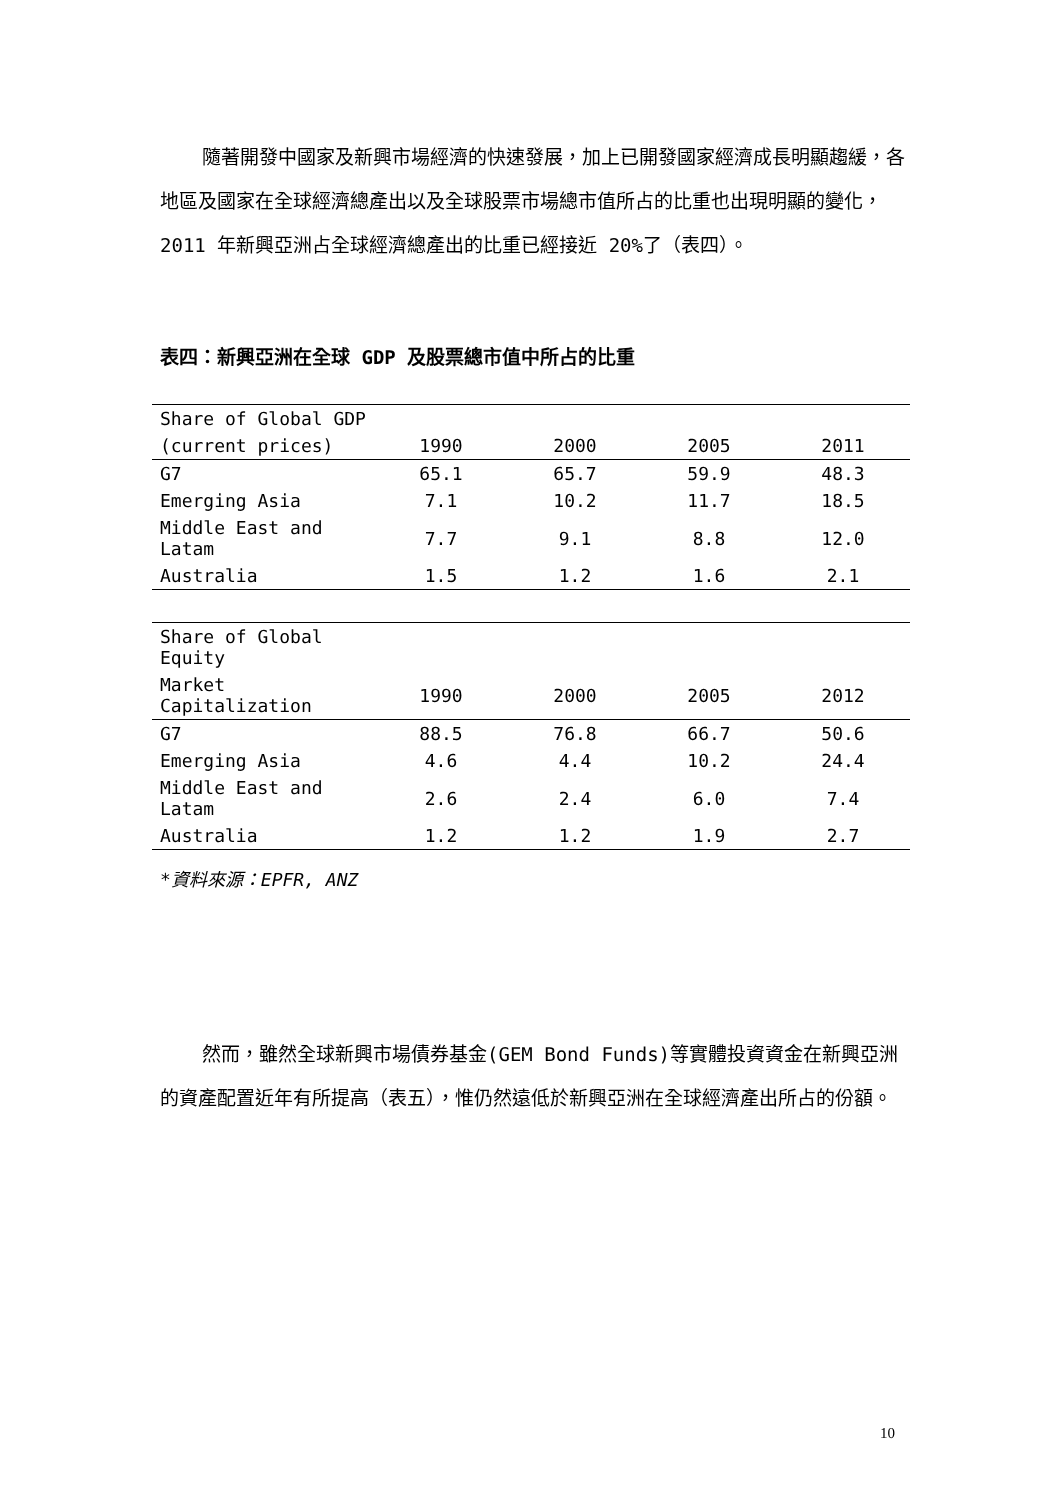隨著開發中國家及新興市場經濟的快速發展，加上已開發國家經濟成長明顯趨緩，各地區及國家在全球經濟總產出以及全球股票市場總市值所占的比重也出現明顯的變化，2011 年新興亞洲占全球經濟總產出的比重已經接近 20%了（表四）。
表四：新興亞洲在全球 GDP 及股票總市值中所占的比重
| Share of Global GDP | | | | |
| --- | --- | --- | --- | --- |
| (current prices) | 1990 | 2000 | 2005 | 2011 |
| G7 | 65.1 | 65.7 | 59.9 | 48.3 |
| Emerging Asia | 7.1 | 10.2 | 11.7 | 18.5 |
| Middle East and Latam | 7.7 | 9.1 | 8.8 | 12.0 |
| Australia | 1.5 | 1.2 | 1.6 | 2.1 |
| Share of Global Equity | | | | |
| --- | --- | --- | --- | --- |
| Market Capitalization | 1990 | 2000 | 2005 | 2012 |
| G7 | 88.5 | 76.8 | 66.7 | 50.6 |
| Emerging Asia | 4.6 | 4.4 | 10.2 | 24.4 |
| Middle East and Latam | 2.6 | 2.4 | 6.0 | 7.4 |
| Australia | 1.2 | 1.2 | 1.9 | 2.7 |
*資料來源：EPFR, ANZ
然而，雖然全球新興市場債券基金(GEM Bond Funds)等實體投資資金在新興亞洲的資產配置近年有所提高（表五），惟仍然遠低於新興亞洲在全球經濟產出所占的份額。
10